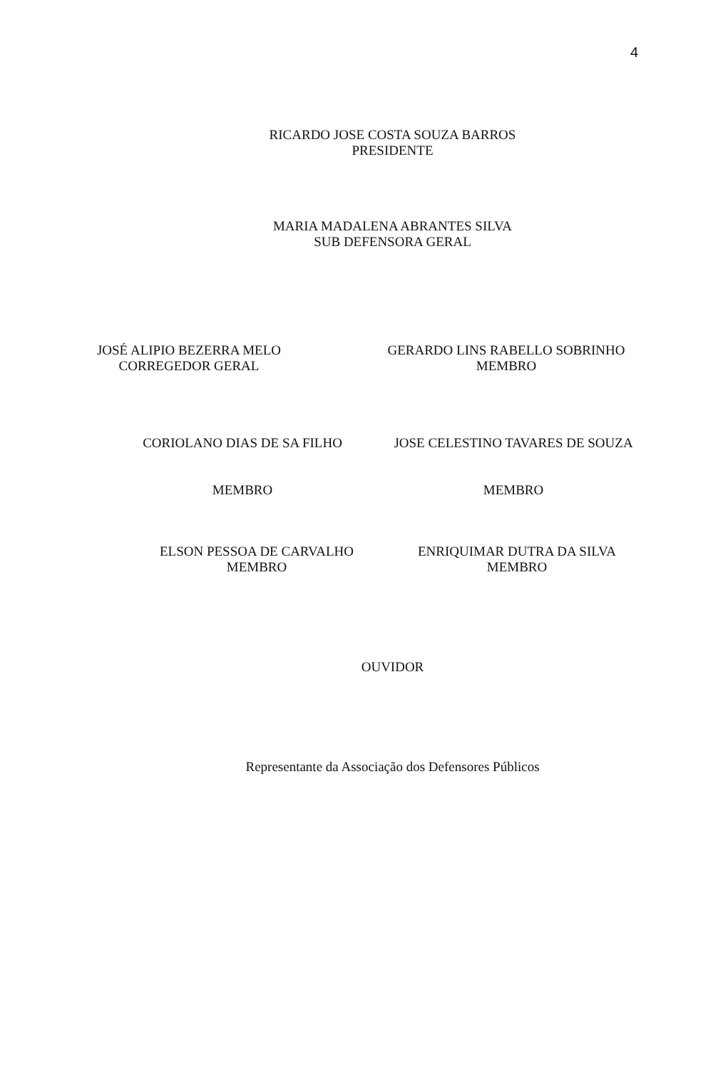4
RICARDO JOSE COSTA SOUZA BARROS
PRESIDENTE
MARIA MADALENA ABRANTES SILVA
SUB DEFENSORA GERAL
JOSÉ ALIPIO BEZERRA MELO
CORREGEDOR GERAL
GERARDO LINS RABELLO SOBRINHO
MEMBRO
CORIOLANO DIAS DE SA FILHO
MEMBRO
JOSE CELESTINO TAVARES DE SOUZA
MEMBRO
ELSON PESSOA DE CARVALHO
MEMBRO
ENRIQUIMAR DUTRA DA SILVA
MEMBRO
OUVIDOR
Representante da Associação dos Defensores Públicos